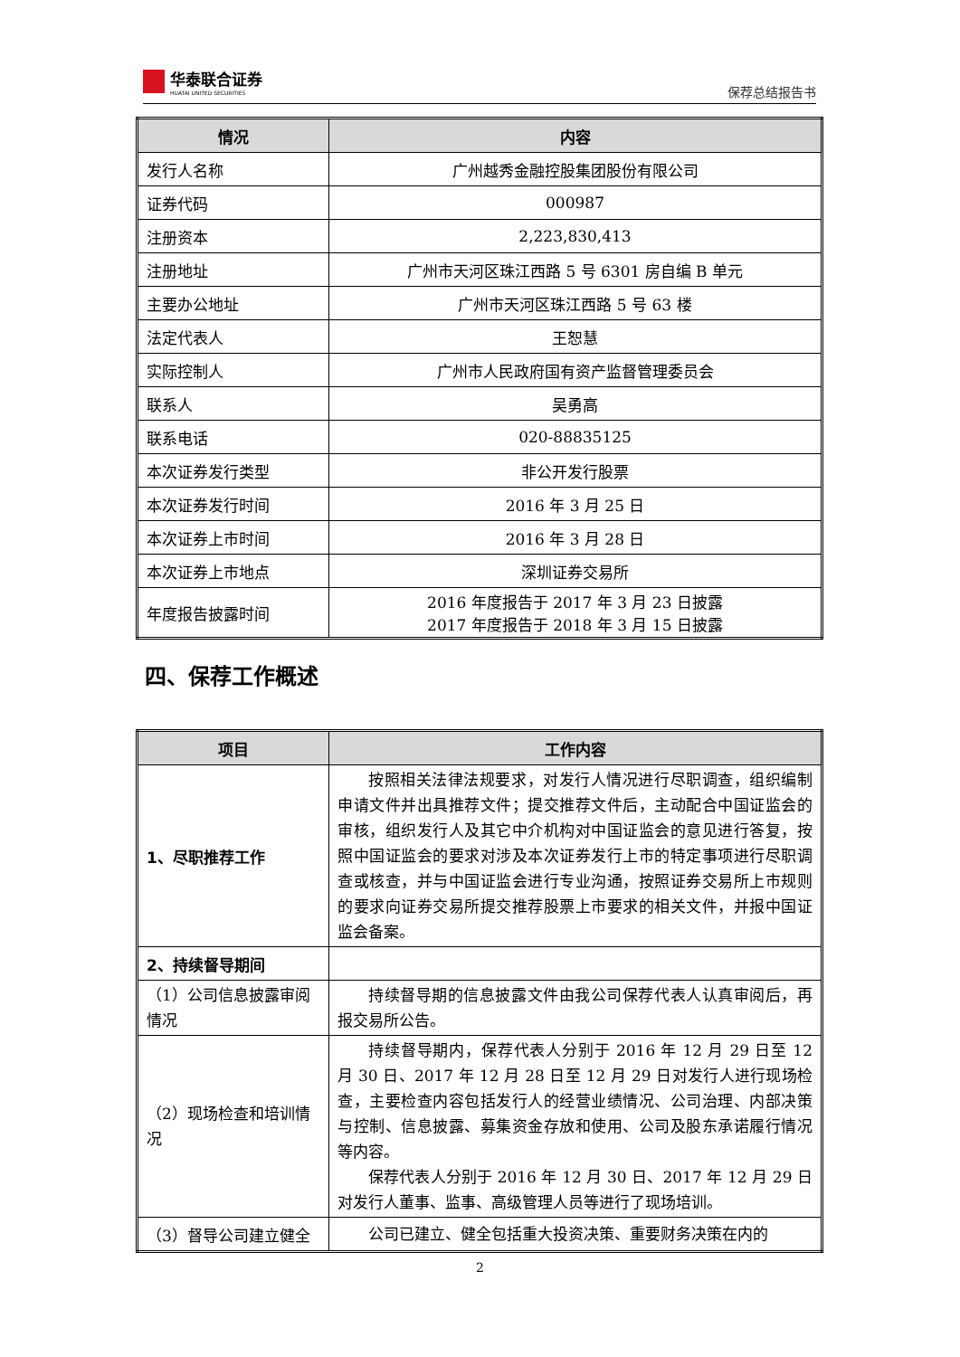华泰联合证券
HUATAI UNITED SECURITIES
保荐总结报告书
| 情况 | 内容 |
| --- | --- |
| 发行人名称 | 广州越秀金融控股集团股份有限公司 |
| 证券代码 | 000987 |
| 注册资本 | 2,223,830,413 |
| 注册地址 | 广州市天河区珠江西路 5 号 6301 房自编 B 单元 |
| 主要办公地址 | 广州市天河区珠江西路 5 号 63 楼 |
| 法定代表人 | 王恕慧 |
| 实际控制人 | 广州市人民政府国有资产监督管理委员会 |
| 联系人 | 吴勇高 |
| 联系电话 | 020-88835125 |
| 本次证券发行类型 | 非公开发行股票 |
| 本次证券发行时间 | 2016 年 3 月 25 日 |
| 本次证券上市时间 | 2016 年 3 月 28 日 |
| 本次证券上市地点 | 深圳证券交易所 |
| 年度报告披露时间 | 2016 年度报告于 2017 年 3 月 23 日披露 2017 年度报告于 2018 年 3 月 15 日披露 |
四、保荐工作概述
| 项目 | 工作内容 |
| --- | --- |
| 1、尽职推荐工作 | 按照相关法律法规要求，对发行人情况进行尽职调查，组织编制申请文件并出具推荐文件；提交推荐文件后，主动配合中国证监会的审核，组织发行人及其它中介机构对中国证监会的意见进行答复，按照中国证监会的要求对涉及本次证券发行上市的特定事项进行尽职调查或核查，并与中国证监会进行专业沟通，按照证券交易所上市规则的要求向证券交易所提交推荐股票上市要求的相关文件，并报中国证监会备案。 |
| 2、持续督导期间 | |
| （1）公司信息披露审阅情况 | 持续督导期的信息披露文件由我公司保荐代表人认真审阅后，再报交易所公告。 |
| （2）现场检查和培训情况 | 持续督导期内，保荐代表人分别于 2016 年 12 月 29 日至 12 月 30 日、2017 年 12 月 28 日至 12 月 29 日对发行人进行现场检查，主要检查内容包括发行人的经营业绩情况、公司治理、内部决策与控制、信息披露、募集资金存放和使用、公司及股东承诺履行情况等内容。 保荐代表人分别于 2016 年 12 月 30 日、2017 年 12 月 29 日对发行人董事、监事、高级管理人员等进行了现场培训。 |
| （3）督导公司建立健全 | 公司已建立、健全包括重大投资决策、重要财务决策在内的 |
2